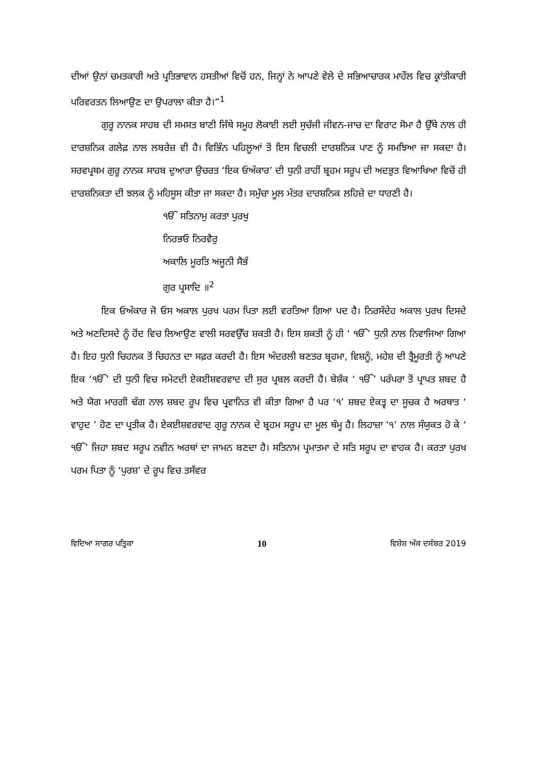ਦੀਆਂ ਉਨਾਂ ਚਮਤਕਾਰੀ ਅਤੇ ਪ੍ਰਤਿਭਾਵਾਨ ਹਸਤੀਆਂ ਵਿਚੋਂ ਹਨ, ਜਿਨ੍ਹਾਂ ਨੇ ਆਪਣੇ ਵੇਲੇ ਦੇ ਸਭਿਆਚਾਰਕ ਮਾਹੌਲ ਵਿਚ ਕ੍ਰਾਂਤੀਕਾਰੀ ਪਰਿਵਰਤਨ ਲਿਆਉਣ ਦਾ ਉਪਰਾਲਾ ਕੀਤਾ ਹੈ।”<sup>1</sup>
ਗੁਰੂ ਨਾਨਕ ਸਾਹਬ ਦੀ ਸਮਸਤ ਬਾਣੀ ਜਿੱਥੇ ਸਮੂਹ ਲੋਕਾਈ ਲਈ ਸੁਚੱਜੀ ਜੀਵਨ-ਜਾਚ ਦਾ ਵਿਰਾਟ ਸੋਮਾ ਹੈ ਉੱਥੇ ਨਾਲ ਹੀ ਦਾਰਸ਼ਨਿਕ ਗਲੇਫ਼ ਨਾਲ ਲਬਰੇਜ਼ ਵੀ ਹੈ। ਵਿਭਿੰਨ ਪਹਿਲੂਆਂ ਤੋਂ ਇਸ ਵਿਚਲੀ ਦਾਰਸ਼ਨਿਕ ਪਾਣ ਨੂੰ ਸਮਝਿਆ ਜਾ ਸਕਦਾ ਹੈ। ਸਰਵਪ੍ਰਥਮ ਗੁਰੂ ਨਾਨਕ ਸਾਹਬ ਦੁਆਰਾ ਉਚਰਤ ‘ਇਕ ਓਅੰਕਾਰ’ ਦੀ ਧੁਨੀ ਰਾਹੀਂ ਬ੍ਰਹਮ ਸਰੂਪ ਦੀ ਅਦਭੁਤ ਵਿਆਖਿਆ ਵਿਚੋਂ ਹੀ ਦਾਰਸ਼ਨਿਕਤਾ ਦੀ ਝਲਕ ਨੂੰ ਮਹਿਸੂਸ ਕੀਤਾ ਜਾ ਸਕਦਾ ਹੈ। ਸਮੁੱਚਾ ਮੂਲ ਮੰਤਰ ਦਾਰਸ਼ਨਿਕ ਲਹਿਜ਼ੇ ਦਾ ਧਾਰਣੀ ਹੈ।
ੴ ਸਤਿਨਾਮੁ ਕਰਤਾ ਪੁਰਖੁ
ਨਿਰਭਓ ਨਿਰਵੈਰੁ
ਅਕਾਲਿ ਮੂਰਤਿ ਅਜੂਨੀ ਸੈਭੰ
ਗੁਰ ਪ੍ਰਸਾਦਿ ॥<sup>2</sup>
ਇਕ ਓਅੰਕਾਰ ਜੋ ਓਸ ਅਕਾਲ ਪੁਰਖ ਪਰਮ ਪਿਤਾ ਲਈ ਵਰਤਿਆ ਗਿਆ ਪਦ ਹੈ। ਨਿਰਸੰਦੇਹ ਅਕਾਲ ਪੁਰਖ ਦਿਸਦੇ ਅਤੇ ਅਣਦਿਸਦੇ ਨੂੰ ਹੋਂਦ ਵਿਚ ਲਿਆਉਣ ਵਾਲੀ ਸਰਵਉੱਚ ਸ਼ਕਤੀ ਹੈ। ਇਸ ਸ਼ਕਤੀ ਨੂੰ ਹੀ ‘ ੴ’ ਧੁਨੀ ਨਾਲ ਨਿਵਾਜਿਆ ਗਿਆ ਹੈ। ਇਹ ਧੁਨੀ ਚਿਹਨਕ ਤੋਂ ਚਿਹਨਤ ਦਾ ਸਫ਼ਰ ਕਰਦੀ ਹੈ। ਇਸ ਅੰਦਰਲੀ ਬਣਤਰ ਬ੍ਰਹਮਾ, ਵਿਸ਼ਨੂੰ, ਮਹੇਸ਼ ਦੀ ਤ੍ਰੈਮੂਰਤੀ ਨੂੰ ਆਪਣੇ ਇਕ ‘ੴ’ ਦੀ ਧੁਨੀ ਵਿਚ ਸਮੇਟਦੀ ਏਕਈਸ਼ਵਰਵਾਦ ਦੀ ਸੁਰ ਪ੍ਰਬਲ ਕਰਦੀ ਹੈ। ਬੇਸ਼ੱਕ ‘ ੴ’ ਪਰੰਪਰਾ ਤੋਂ ਪ੍ਰਾਪਤ ਸ਼ਬਦ ਹੈ ਅਤੇ ਯੋਗ ਮਾਰਗੀ ਢੰਗ ਨਾਲ ਸ਼ਬਦ ਰੂਪ ਵਿਚ ਪ੍ਰਵਾਨਿਤ ਵੀ ਕੀਤਾ ਗਿਆ ਹੈ ਪਰ ‘੧’ ਸ਼ਬਦ ਏਕਤ੍ਵ ਦਾ ਸੂਚਕ ਹੈ ਅਰਥਾਤ ‘ ਵਾਹੁਦ ’ ਹੋਣ ਦਾ ਪ੍ਰਤੀਕ ਹੈ। ਏਕਈਸ਼ਵਰਵਾਦ ਗੁਰੂ ਨਾਨਕ ਦੇ ਬ੍ਰਹਮ ਸਰੂਪ ਦਾ ਮੂਲ ਥੰਮ੍ਹ ਹੈ। ਲਿਹਾਜ਼ਾ ‘੧’ ਨਾਲ ਸੰਯੁਕਤ ਹੋ ਕੇ ‘ ੴ’ ਜਿਹਾ ਸ਼ਬਦ ਸਰੂਪ ਨਵੀਨ ਅਰਥਾਂ ਦਾ ਜਾਮਨ ਬਣਦਾ ਹੈ। ਸਤਿਨਾਮ ਪ੍ਰਮਾਤਮਾ ਦੇ ਸਤਿ ਸਰੂਪ ਦਾ ਵਾਹਕ ਹੈ। ਕਰਤਾ ਪੁਰਖ ਪਰਮ ਪਿਤਾ ਨੂੰ ‘ਪੁਰਸ਼’ ਦੇ ਰੂਪ ਵਿਚ ਤਸੱਵਰ
ਵਿਦਿਆ ਸਾਗਰ ਪਤ੍ਰਿਕਾ 10 ਵਿਸ਼ੇਸ਼ ਅੰਕ ਦਸੰਬਰ 2019